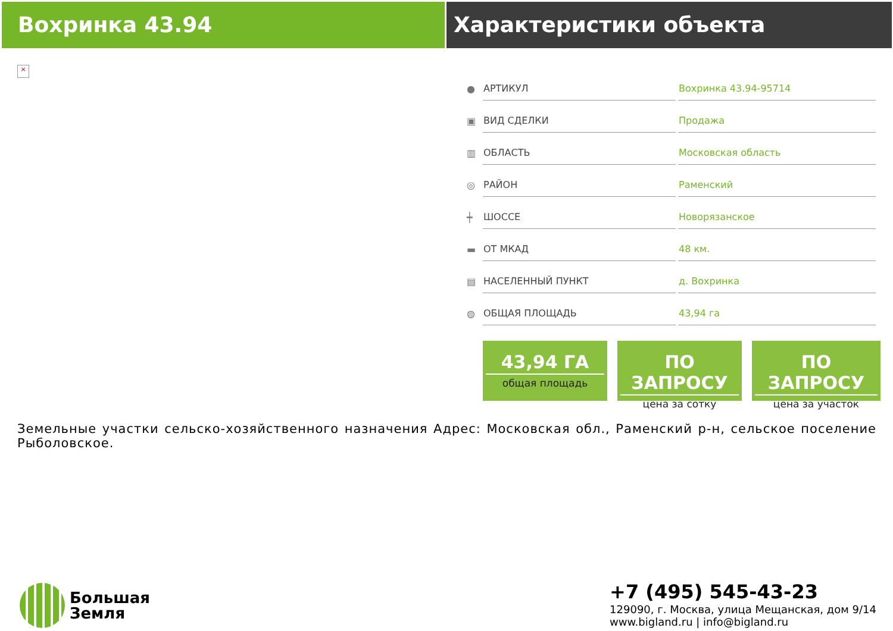Вохринка 43.94 Характеристики объекта
×
| ● | АРТИКУЛ | Вохринка 43.94-95714 |
| ▣ | ВИД СДЕЛКИ | Продажа |
| ▥ | ОБЛАСТЬ | Московская область |
| ◎ | РАЙОН | Раменский |
| ┿ | ШОССЕ | Новорязанское |
| ▬ | ОТ МКАД | 48 км. |
| ▤ | НАСЕЛЕННЫЙ ПУНКТ | д. Вохринка |
| ◍ | ОБЩАЯ ПЛОЩАДЬ | 43,94 га |
43,94 ГА
общая площадь
ПО ЗАПРОСУ
цена за сотку
ПО ЗАПРОСУ
цена за участок
Земельные участки сельско-хозяйственного назначения Адрес: Московская обл., Раменский р-н, сельское поселение Рыболовское.
Большая
Земля
+7 (495) 545-43-23
129090, г. Москва, улица Мещанская, дом 9/14
www.bigland.ru | info@bigland.ru